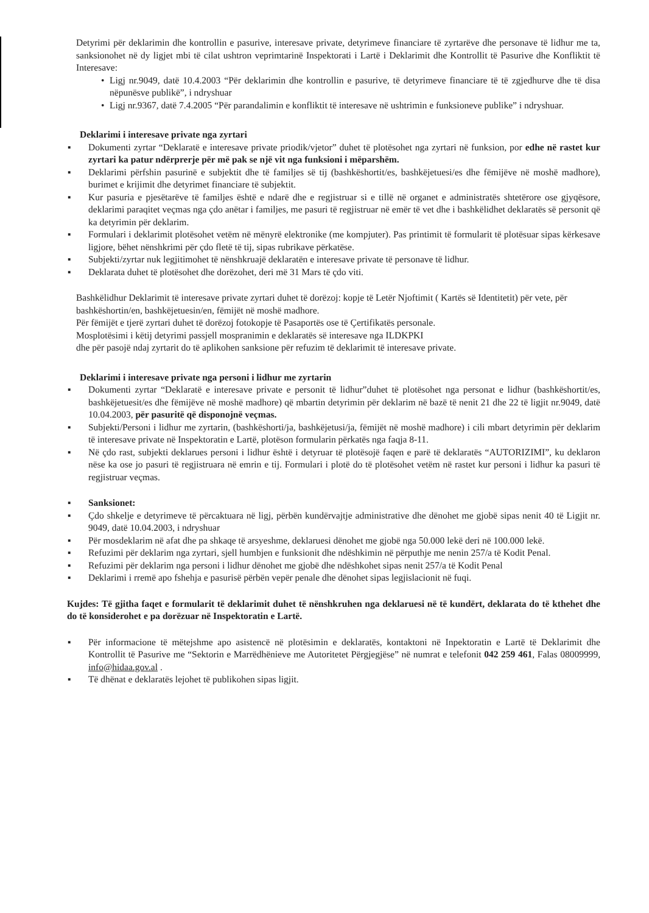Detyrimi për deklarimin dhe kontrollin e pasurive, interesave private, detyrimeve financiare të zyrtarëve dhe personave të lidhur me ta, sanksionohet në dy ligjet mbi të cilat ushtron veprimtarinë Inspektorati i Lartë i Deklarimit dhe Kontrollit të Pasurive dhe Konfliktit të Interesave:
• Ligj nr.9049, datë 10.4.2003 “Për deklarimin dhe kontrollin e pasurive, të detyrimeve financiare të të zgjedhurve dhe të disa nëpunësve publikë”, i ndryshuar
• Ligj nr.9367, datë 7.4.2005 “Për parandalimin e konfliktit të interesave në ushtrimin e funksioneve publike” i ndryshuar.
Deklarimi i interesave private nga zyrtari
▪ Dokumenti zyrtar “Deklaratë e interesave private priodik/vjetor” duhet të plotësohet nga zyrtari në funksion, por edhe në rastet kur zyrtari ka patur ndërprerje për më pak se një vit nga funksioni i mëparshëm.
▪ Deklarimi përfshin pasurinë e subjektit dhe të familjes së tij (bashkëshortit/es, bashkëjetuesi/es dhe fëmijëve në moshë madhore), burimet e krijimit dhe detyrimet financiare të subjektit.
▪ Kur pasuria e pjesëtarëve të familjes është e ndarë dhe e regjistruar si e tillë në organet e administratës shtetërore ose gjyqësore, deklarimi paraqitet veçmas nga çdo anëtar i familjes, me pasuri të regjistruar në emër të vet dhe i bashkëlidhet deklaratës së personit që ka detyrimin për deklarim.
▪ Formulari i deklarimit plotësohet vetëm në mënyrë elektronike (me kompjuter). Pas printimit të formularit të plotësuar sipas kërkesave ligjore, bëhet nënshkrimi për çdo fletë të tij, sipas rubrikave përkatëse.
▪ Subjekti/zyrtar nuk legjitimohet të nënshkruajë deklaratën e interesave private të personave të lidhur.
▪ Deklarata duhet të plotësohet dhe dorëzohet, deri më 31 Mars të çdo viti.
Bashkëlidhur Deklarimit të interesave private zyrtari duhet të dorëzoj: kopje të Letër Njoftimit ( Kartës së Identitetit) për vete, për bashkëshortin/en, bashkëjetuesin/en, fëmijët në moshë madhore.
Për fëmijët e tjerë zyrtari duhet të dorëzoj fotokopje të Pasaportës ose të Çertifikatës personale.
Mosplotësimi i këtij detyrimi passjell mospranimin e deklaratës së interesave nga ILDKPKI
dhe për pasojë ndaj zyrtarit do të aplikohen sanksione për refuzim të deklarimit të interesave private.
Deklarimi i interesave private nga personi i lidhur me zyrtarin
▪ Dokumenti zyrtar “Deklaratë e interesave private e personit të lidhur”duhet të plotësohet nga personat e lidhur (bashkëshortit/es, bashkëjetuesit/es dhe fëmijëve në moshë madhore) që mbartin detyrimin për deklarim në bazë të nenit 21 dhe 22 të ligjit nr.9049, datë 10.04.2003, për pasuritë që disponojnë veçmas.
▪ Subjekti/Personi i lidhur me zyrtarin, (bashkëshorti/ja, bashkëjetusi/ja, fëmijët në moshë madhore) i cili mbart detyrimin për deklarim të interesave private në Inspektoratin e Lartë, plotëson formularin përkatës nga faqja 8-11.
▪ Në çdo rast, subjekti deklarues personi i lidhur është i detyruar të plotësojë faqen e parë të deklaratës “AUTORIZIMI”, ku deklaron nëse ka ose jo pasuri të regjistruara në emrin e tij. Formulari i plotë do të plotësohet vetëm në rastet kur personi i lidhur ka pasuri të regjistruar veçmas.
▪ Sanksionet:
▪ Çdo shkelje e detyrimeve të përcaktuara në ligj, përbën kundërvajtje administrative dhe dënohet me gjobë sipas nenit 40 të Ligjit nr. 9049, datë 10.04.2003, i ndryshuar
▪ Për mosdeklarim në afat dhe pa shkaqe të arsyeshme, deklaruesi dënohet me gjobë nga 50.000 lekë deri në 100.000 lekë.
▪ Refuzimi për deklarim nga zyrtari, sjell humbjen e funksionit dhe ndëshkimin në përputhje me nenin 257/a të Kodit Penal.
▪ Refuzimi për deklarim nga personi i lidhur dënohet me gjobë dhe ndëshkohet sipas nenit 257/a të Kodit Penal
▪ Deklarimi i rremë apo fshehja e pasurisë përbën vepër penale dhe dënohet sipas legjislacionit në fuqi.
Kujdes: Të gjitha faqet e formularit të deklarimit duhet të nënshkruhen nga deklaruesi në të kundërt, deklarata do të kthehet dhe do të konsiderohet e pa dorëzuar në Inspektoratin e Lartë.
▪ Për informacione të mëtejshme apo asistencë në plotësimin e deklaratës, kontaktoni në Inpektoratin e Lartë të Deklarimit dhe Kontrollit të Pasurive me “Sektorin e Marrëdhënieve me Autoritetet Përgjegjëse” në numrat e telefonit 042 259 461, Falas 08009999, info@hidaa.gov.al .
▪ Të dhënat e deklaratës lejohet të publikohen sipas ligjit.